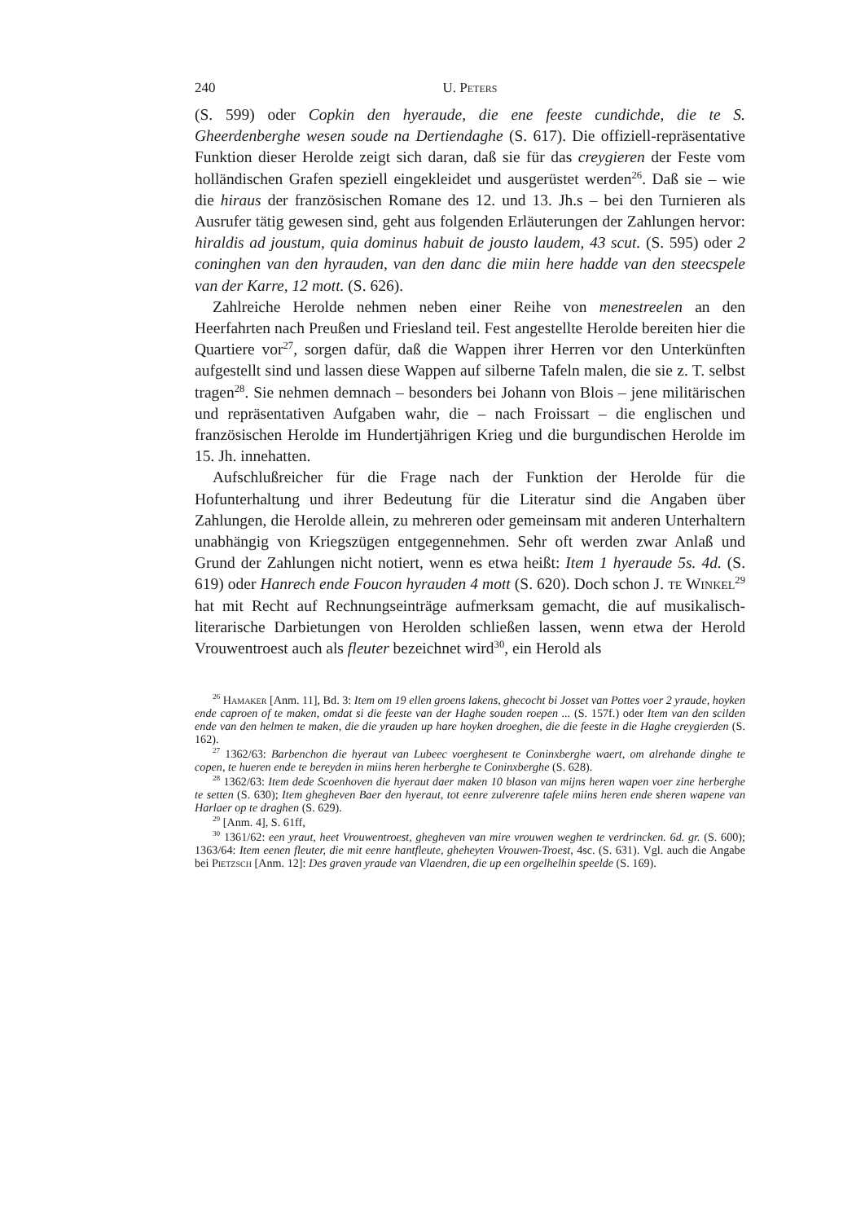240 U. Peters
(S. 599) oder Copkin den hyeraude, die ene feeste cundichde, die te S. Gheerdenberghe wesen soude na Dertiendaghe (S. 617). Die offiziell-repräsentative Funktion dieser Herolde zeigt sich daran, daß sie für das creygieren der Feste vom holländischen Grafen speziell eingekleidet und ausgerüstet werden<sup>26</sup>. Daß sie – wie die hiraus der französischen Romane des 12. und 13. Jh.s – bei den Turnieren als Ausrufer tätig gewesen sind, geht aus folgenden Erläuterungen der Zahlungen hervor: hiraldis ad joustum, quia dominus habuit de jousto laudem, 43 scut. (S. 595) oder 2 coninghen van den hyrauden, van den danc die miin here hadde van den steecspele van der Karre, 12 mott. (S. 626).
Zahlreiche Herolde nehmen neben einer Reihe von menestreelen an den Heerfahrten nach Preußen und Friesland teil. Fest angestellte Herolde bereiten hier die Quartiere vor<sup>27</sup>, sorgen dafür, daß die Wappen ihrer Herren vor den Unterkünften aufgestellt sind und lassen diese Wappen auf silberne Tafeln malen, die sie z. T. selbst tragen<sup>28</sup>. Sie nehmen demnach – besonders bei Johann von Blois – jene militärischen und repräsentativen Aufgaben wahr, die – nach Froissart – die englischen und französischen Herolde im Hundertjährigen Krieg und die burgundischen Herolde im 15. Jh. innehatten.
Aufschlußreicher für die Frage nach der Funktion der Herolde für die Hofunterhaltung und ihrer Bedeutung für die Literatur sind die Angaben über Zahlungen, die Herolde allein, zu mehreren oder gemeinsam mit anderen Unterhaltern unabhängig von Kriegszügen entgegennehmen. Sehr oft werden zwar Anlaß und Grund der Zahlungen nicht notiert, wenn es etwa heißt: Item 1 hyeraude 5s. 4d. (S. 619) oder Hanrech ende Foucon hyrauden 4 mott (S. 620). Doch schon J. te Winkel<sup>29</sup> hat mit Recht auf Rechnungseinträge aufmerksam gemacht, die auf musikalisch-literarische Darbietungen von Herolden schließen lassen, wenn etwa der Herold Vrouwentroest auch als fleuter bezeichnet wird<sup>30</sup>, ein Herold als
<sup>26</sup> Hamaker [Anm. 11], Bd. 3: Item om 19 ellen groens lakens, ghecocht bi Josset van Pottes voer 2 yraude, hoyken ende caproen of te maken, omdat si die feeste van der Haghe souden roepen ... (S. 157f.) oder Item van den scilden ende van den helmen te maken, die die yrauden up hare hoyken droeghen, die die feeste in die Haghe creygierden (S. 162).
<sup>27</sup> 1362/63: Barbenchon die hyeraut van Lubeec voerghesent te Coninxberghe waert, om alrehande dinghe te copen, te hueren ende te bereyden in miins heren herberghe te Coninxberghe (S. 628).
<sup>28</sup> 1362/63: Item dede Scoenhoven die hyeraut daer maken 10 blason van mijns heren wapen voer zine herberghe te setten (S. 630); Item ghegheven Baer den hyeraut, tot eenre zulverenre tafele miins heren ende sheren wapene van Harlaer op te draghen (S. 629).
<sup>29</sup> [Anm. 4], S. 61ff,
<sup>30</sup> 1361/62: een yraut, heet Vrouwentroest, ghegheven van mire vrouwen weghen te verdrincken. 6d. gr. (S. 600); 1363/64: Item eenen fleuter, die mit eenre hantfleute, gheheyten Vrouwen-Troest, 4sc. (S. 631). Vgl. auch die Angabe bei Pietzsch [Anm. 12]: Des graven yraude van Vlaendren, die up een orgelhelhin speelde (S. 169).